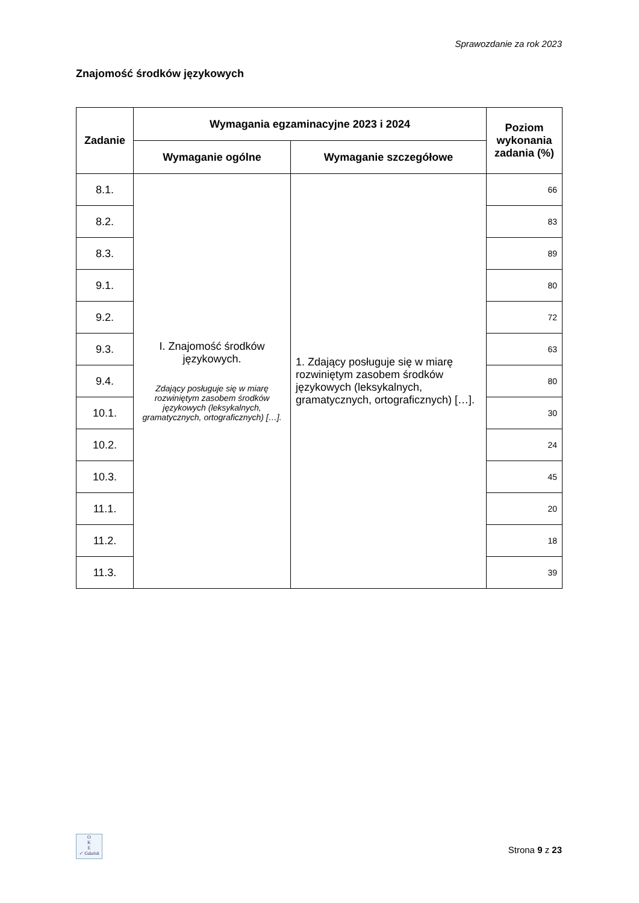Sprawozdanie za rok 2023
Znajomość środków językowych
| Zadanie | Wymagania egzaminacyjne 2023 i 2024 | | Poziom wykonania zadania (%) |
| --- | --- | --- | --- |
| | Wymaganie ogólne | Wymaganie szczegółowe | |
| 8.1. | I. Znajomość środków językowych. Zdający posługuje się w miarę rozwiniętym zasobem środków językowych (leksykalnych, gramatycznych, ortograficznych) […]. | 1. Zdający posługuje się w miarę rozwiniętym zasobem środków językowych (leksykalnych, gramatycznych, ortograficznych) […]. | 66 |
| 8.2. | | | 83 |
| 8.3. | | | 89 |
| 9.1. | | | 80 |
| 9.2. | | | 72 |
| 9.3. | | | 63 |
| 9.4. | | | 80 |
| 10.1. | | | 30 |
| 10.2. | | | 24 |
| 10.3. | | | 45 |
| 11.1. | | | 20 |
| 11.2. | | | 18 |
| 11.3. | | | 39 |
O
K
E
✓ Gdańsk
Strona 9 z 23